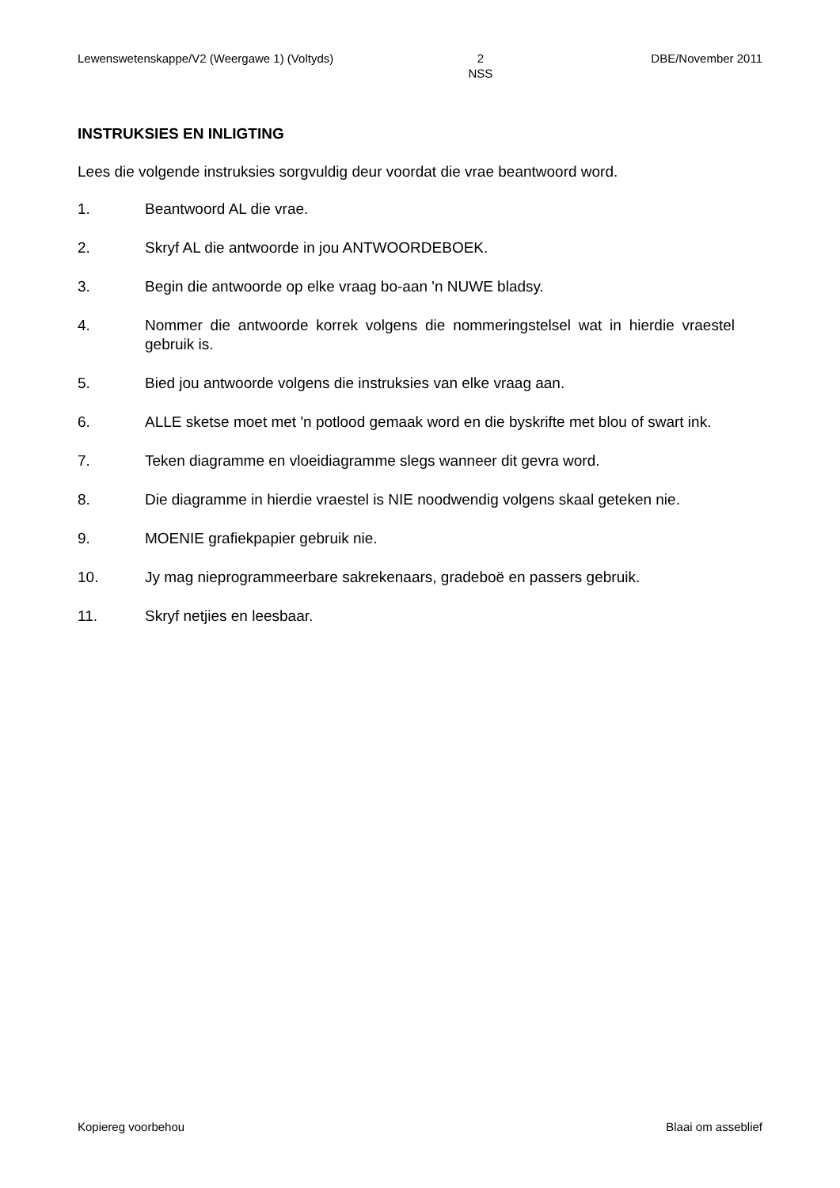Lewenswetenskappe/V2 (Weergawe 1) (Voltyds) 2
NSS DBE/November 2011
INSTRUKSIES EN INLIGTING
Lees die volgende instruksies sorgvuldig deur voordat die vrae beantwoord word.
1. Beantwoord AL die vrae.
2. Skryf AL die antwoorde in jou ANTWOORDEBOEK.
3. Begin die antwoorde op elke vraag bo-aan 'n NUWE bladsy.
4. Nommer die antwoorde korrek volgens die nommeringstelsel wat in hierdie vraestel gebruik is.
5. Bied jou antwoorde volgens die instruksies van elke vraag aan.
6. ALLE sketse moet met 'n potlood gemaak word en die byskrifte met blou of swart ink.
7. Teken diagramme en vloeidiagramme slegs wanneer dit gevra word.
8. Die diagramme in hierdie vraestel is NIE noodwendig volgens skaal geteken nie.
9. MOENIE grafiekpapier gebruik nie.
10. Jy mag nieprogrammeerbare sakrekenaars, gradeboë en passers gebruik.
11. Skryf netjies en leesbaar.
Kopiereg voorbehou Blaai om asseblief